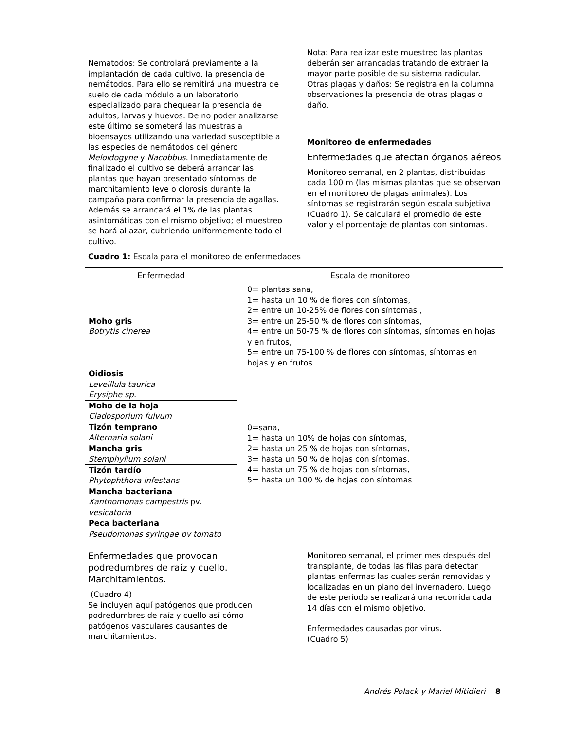Nematodos: Se controlará previamente a la implantación de cada cultivo, la presencia de nemátodos. Para ello se remitirá una muestra de suelo de cada módulo a un laboratorio especializado para chequear la presencia de adultos, larvas y huevos. De no poder analizarse este último se someterá las muestras a bioensayos utilizando una variedad susceptible a las especies de nemátodos del género Meloidogyne y Nacobbus. Inmediatamente de finalizado el cultivo se deberá arrancar las plantas que hayan presentado síntomas de marchitamiento leve o clorosis durante la campaña para confirmar la presencia de agallas. Además se arrancará el 1% de las plantas asintomáticas con el mismo objetivo; el muestreo se hará al azar, cubriendo uniformemente todo el cultivo.
Nota: Para realizar este muestreo las plantas deberán ser arrancadas tratando de extraer la mayor parte posible de su sistema radicular.
Otras plagas y daños: Se registra en la columna observaciones la presencia de otras plagas o daño.
Monitoreo de enfermedades
Enfermedades que afectan órganos aéreos
Monitoreo semanal, en 2 plantas, distribuidas cada 100 m (las mismas plantas que se observan en el monitoreo de plagas animales). Los síntomas se registrarán según escala subjetiva (Cuadro 1). Se calculará el promedio de este valor y el porcentaje de plantas con síntomas.
Cuadro 1: Escala para el monitoreo de enfermedades
| Enfermedad | Escala de monitoreo |
| --- | --- |
| Moho gris Botrytis cinerea | 0= plantas sana, 1= hasta un 10 % de flores con síntomas, 2= entre un 10-25% de flores con síntomas , 3= entre un 25-50 % de flores con síntomas, 4= entre un 50-75 % de flores con síntomas, síntomas en hojas y en frutos, 5= entre un 75-100 % de flores con síntomas, síntomas en hojas y en frutos. |
| Oidiosis Leveillula taurica Erysiphe sp. | 0=sana, 1= hasta un 10% de hojas con síntomas, 2= hasta un 25 % de hojas con síntomas, 3= hasta un 50 % de hojas con síntomas, 4= hasta un 75 % de hojas con síntomas, 5= hasta un 100 % de hojas con síntomas |
| Moho de la hoja Cladosporium fulvum | |
| Tizón temprano Alternaria solani | |
| Mancha gris Stemphylium solani | |
| Tizón tardío Phytophthora infestans | |
| Mancha bacteriana Xanthomonas campestris pv. vesicatoria | |
| Peca bacteriana Pseudomonas syringae pv tomato | |
Enfermedades que provocan podredumbres de raíz y cuello. Marchitamientos.
(Cuadro 4)
Se incluyen aquí patógenos que producen podredumbres de raíz y cuello así cómo patógenos vasculares causantes de marchitamientos.
Monitoreo semanal, el primer mes después del transplante, de todas las filas para detectar plantas enfermas las cuales serán removidas y localizadas en un plano del invernadero. Luego de este período se realizará una recorrida cada 14 días con el mismo objetivo.
Enfermedades causadas por virus.
(Cuadro 5)
Andrés Polack y Mariel Mitidieri 8